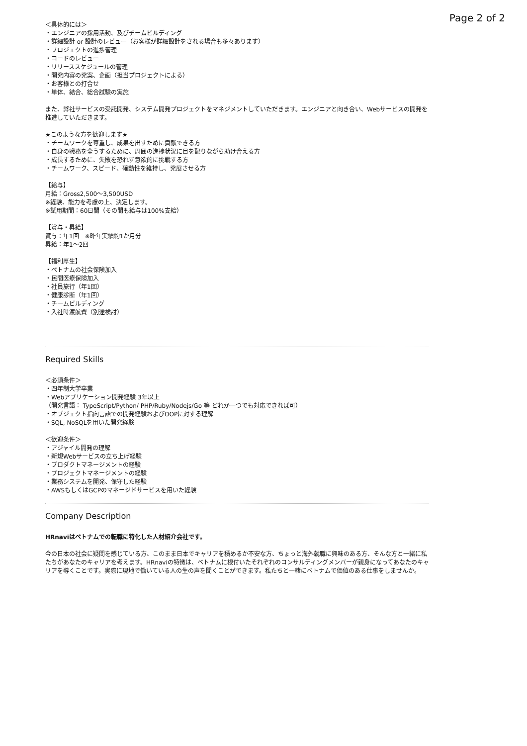Page 2 of 2
＜具体的には＞
・エンジニアの採用活動、及びチームビルディング
・詳細設計 or 設計のレビュー（お客様が詳細設計をされる場合も多々あります）
・プロジェクトの進捗管理
・コードのレビュー
・リリーススケジュールの管理
・開発内容の発案、企画（担当プロジェクトによる）
・お客様との打合せ
・単体、結合、総合試験の実施
また、弊社サービスの受託開発、システム開発プロジェクトをマネジメントしていただきます。エンジニアと向き合い、Webサービスの開発を推進していただきます。
★このような方を歓迎します★
・チームワークを尊重し、成果を出すために貢献できる方
・自身の職務を全うするために、周囲の進捗状況に目を配りながら助け合える方
・成長するために、失敗を恐れず意欲的に挑戦する方
・チームワーク、スピード、確動性を維持し、発展させる方
【給与】
月給：Gross2,500〜3,500USD
※経験、能力を考慮の上、決定します。
※試用期間：60日間（その間も給与は100%支給）
【賞与・昇給】
賞与：年1回　※昨年実績約1か月分
昇給：年1〜2回
【福利厚生】
・ベトナムの社会保険加入
・民間医療保険加入
・社員旅行（年1回）
・健康診断（年1回）
・チームビルディング
・入社時渡航費（別途検討）
Required Skills
＜必須条件＞
・四年制大学卒業
・Webアプリケーション開発経験 3年以上
（開発言語： TypeScript/Python/ PHP/Ruby/Nodejs/Go 等 どれか一つでも対応できれば可）
・オブジェクト指向言語での開発経験およびOOPに対する理解
・SQL, NoSQLを用いた開発経験
＜歓迎条件＞
・アジャイル開発の理解
・新規Webサービスの立ち上げ経験
・プロダクトマネージメントの経験
・プロジェクトマネージメントの経験
・業務システムを開発、保守した経験
・AWSもしくはGCPのマネージドサービスを用いた経験
Company Description
HRnaviはベトナムでの転職に特化した人材紹介会社です。
今の日本の社会に疑問を感じている方、このまま日本でキャリアを積めるか不安な方、ちょっと海外就職に興味のある方、そんな方と一緒に私たちがあなたのキャリアを考えます。HRnaviの特徴は、ベトナムに根付いたそれぞれのコンサルティングメンバーが親身になってあなたのキャリアを導くことです。実際に現地で働いている人の生の声を聞くことができます。私たちと一緒にベトナムで価値のある仕事をしませんか。